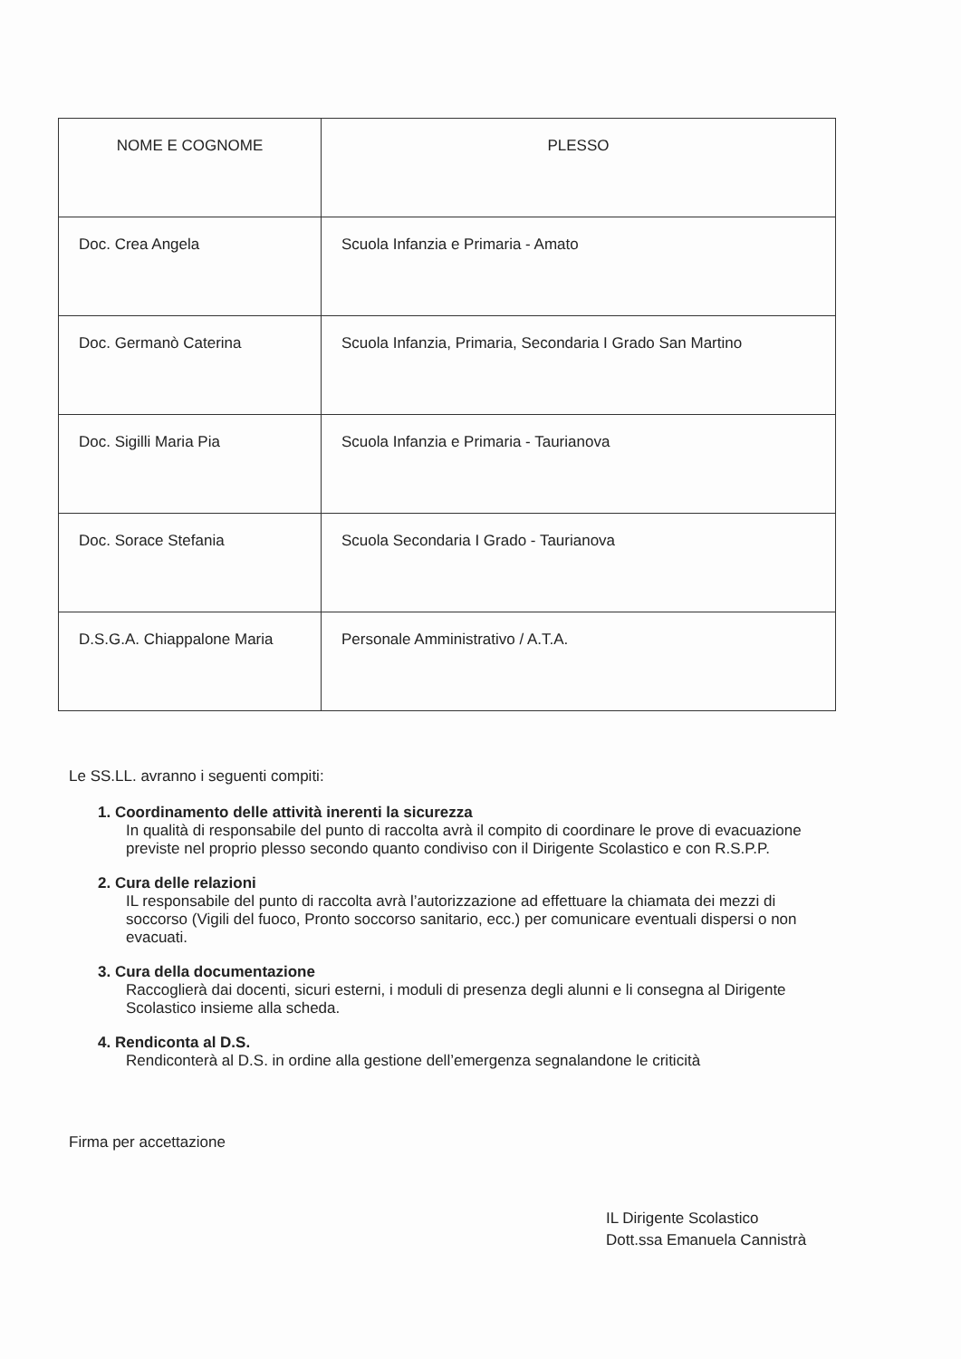| NOME E COGNOME | PLESSO |
| --- | --- |
| Doc. Crea Angela | Scuola Infanzia e Primaria - Amato |
| Doc. Germanò Caterina | Scuola Infanzia, Primaria, Secondaria I Grado San Martino |
| Doc. Sigilli Maria Pia | Scuola Infanzia e Primaria - Taurianova |
| Doc. Sorace Stefania | Scuola Secondaria I Grado - Taurianova |
| D.S.G.A. Chiappalone Maria | Personale Amministrativo / A.T.A. |
Le SS.LL. avranno i seguenti compiti:
1. Coordinamento delle attività inerenti la sicurezza
In qualità di responsabile del punto di raccolta avrà il compito di coordinare le prove di evacuazione previste nel proprio plesso secondo quanto condiviso con il Dirigente Scolastico e con R.S.P.P.
2. Cura delle relazioni
IL responsabile del punto di raccolta avrà l’autorizzazione ad effettuare la chiamata dei mezzi di soccorso (Vigili del fuoco, Pronto soccorso sanitario, ecc.) per comunicare eventuali dispersi o non evacuati.
3. Cura della documentazione
Raccoglierà dai docenti, sicuri esterni, i moduli di presenza degli alunni e li consegna al Dirigente Scolastico insieme alla scheda.
4. Rendiconta al D.S.
Rendiconterà al D.S. in ordine alla gestione dell’emergenza segnalandone le criticità
Firma per accettazione
IL Dirigente Scolastico
Dott.ssa Emanuela Cannistrà